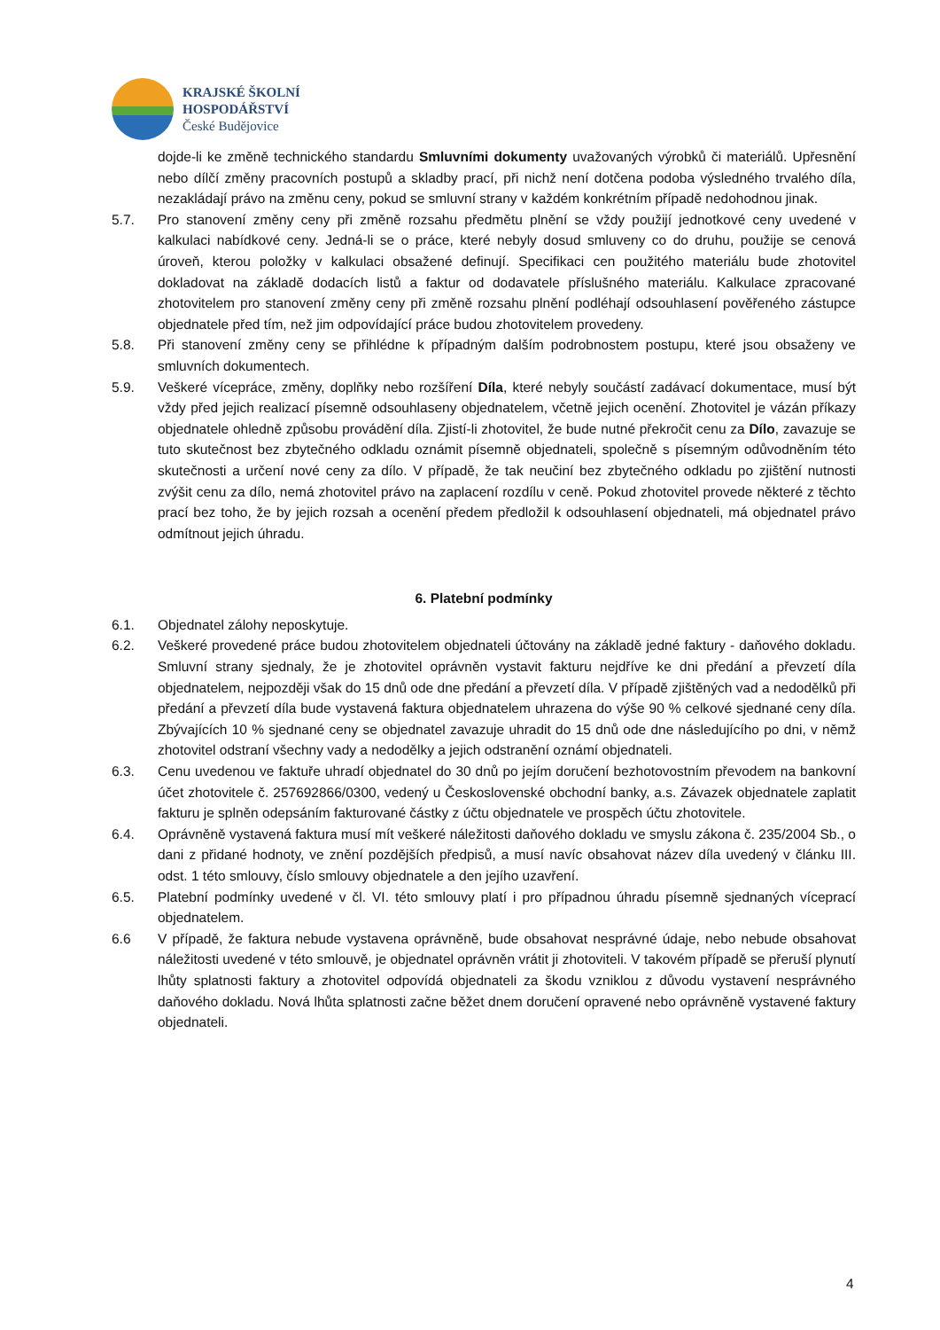KRAJSKÉ ŠKOLNÍ
HOSPODÁŘSTVÍ
České Budějovice
dojde-li ke změně technického standardu Smluvními dokumenty uvažovaných výrobků či materiálů. Upřesnění nebo dílčí změny pracovních postupů a skladby prací, při nichž není dotčena podoba výsledného trvalého díla, nezakládají právo na změnu ceny, pokud se smluvní strany v každém konkrétním případě nedohodnou jinak.
5.7. Pro stanovení změny ceny při změně rozsahu předmětu plnění se vždy použijí jednotkové ceny uvedené v kalkulaci nabídkové ceny. Jedná-li se o práce, které nebyly dosud smluveny co do druhu, použije se cenová úroveň, kterou položky v kalkulaci obsažené definují. Specifikaci cen použitého materiálu bude zhotovitel dokladovat na základě dodacích listů a faktur od dodavatele příslušného materiálu. Kalkulace zpracované zhotovitelem pro stanovení změny ceny při změně rozsahu plnění podléhají odsouhlasení pověřeného zástupce objednatele před tím, než jim odpovídající práce budou zhotovitelem provedeny.
5.8. Při stanovení změny ceny se přihlédne k případným dalším podrobnostem postupu, které jsou obsaženy ve smluvních dokumentech.
5.9. Veškeré vícepráce, změny, doplňky nebo rozšíření Díla, které nebyly součástí zadávací dokumentace, musí být vždy před jejich realizací písemně odsouhlaseny objednatelem, včetně jejich ocenění. Zhotovitel je vázán příkazy objednatele ohledně způsobu provádění díla. Zjistí-li zhotovitel, že bude nutné překročit cenu za Dílo, zavazuje se tuto skutečnost bez zbytečného odkladu oznámit písemně objednateli, společně s písemným odůvodněním této skutečnosti a určení nové ceny za dílo. V případě, že tak neučiní bez zbytečného odkladu po zjištění nutnosti zvýšit cenu za dílo, nemá zhotovitel právo na zaplacení rozdílu v ceně. Pokud zhotovitel provede některé z těchto prací bez toho, že by jejich rozsah a ocenění předem předložil k odsouhlasení objednateli, má objednatel právo odmítnout jejich úhradu.
6. Platební podmínky
6.1. Objednatel zálohy neposkytuje.
6.2. Veškeré provedené práce budou zhotovitelem objednateli účtovány na základě jedné faktury - daňového dokladu. Smluvní strany sjednaly, že je zhotovitel oprávněn vystavit fakturu nejdříve ke dni předání a převzetí díla objednatelem, nejpozději však do 15 dnů ode dne předání a převzetí díla. V případě zjištěných vad a nedodělků při předání a převzetí díla bude vystavená faktura objednatelem uhrazena do výše 90 % celkové sjednané ceny díla. Zbývajících 10 % sjednané ceny se objednatel zavazuje uhradit do 15 dnů ode dne následujícího po dni, v němž zhotovitel odstraní všechny vady a nedodělky a jejich odstranění oznámí objednateli.
6.3. Cenu uvedenou ve faktuře uhradí objednatel do 30 dnů po jejím doručení bezhotovostním převodem na bankovní účet zhotovitele č. 257692866/0300, vedený u Československé obchodní banky, a.s. Závazek objednatele zaplatit fakturu je splněn odepsáním fakturované částky z účtu objednatele ve prospěch účtu zhotovitele.
6.4. Oprávněně vystavená faktura musí mít veškeré náležitosti daňového dokladu ve smyslu zákona č. 235/2004 Sb., o dani z přidané hodnoty, ve znění pozdějších předpisů, a musí navíc obsahovat název díla uvedený v článku III. odst. 1 této smlouvy, číslo smlouvy objednatele a den jejího uzavření.
6.5. Platební podmínky uvedené v čl. VI. této smlouvy platí i pro případnou úhradu písemně sjednaných víceprací objednatelem.
6.6 V případě, že faktura nebude vystavena oprávněně, bude obsahovat nesprávné údaje, nebo nebude obsahovat náležitosti uvedené v této smlouvě, je objednatel oprávněn vrátit ji zhotoviteli. V takovém případě se přeruší plynutí lhůty splatnosti faktury a zhotovitel odpovídá objednateli za škodu vzniklou z důvodu vystavení nesprávného daňového dokladu. Nová lhůta splatnosti začne běžet dnem doručení opravené nebo oprávněně vystavené faktury objednateli.
4